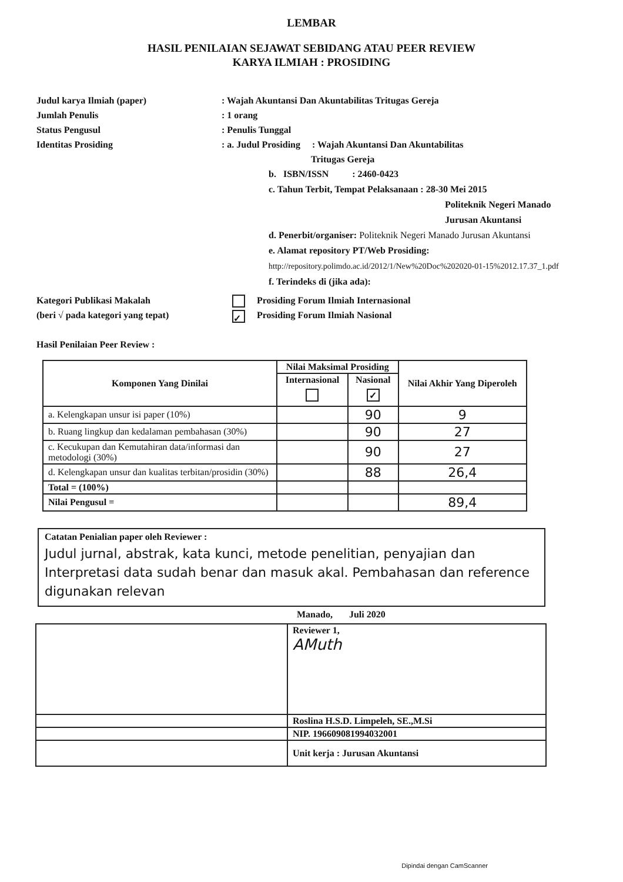LEMBAR
HASIL PENILAIAN SEJAWAT SEBIDANG ATAU PEER REVIEW
KARYA ILMIAH : PROSIDING
Judul karya Ilmiah (paper) : Wajah Akuntansi Dan Akuntabilitas Tritugas Gereja
Jumlah Penulis : 1 orang
Status Pengusul : Penulis Tunggal
Identitas Prosiding : a. Judul Prosiding : Wajah Akuntansi Dan Akuntabilitas
Tritugas Gereja
b. ISBN/ISSN : 2460-0423
c. Tahun Terbit, Tempat Pelaksanaan : 28-30 Mei 2015
Politeknik Negeri Manado
Jurusan Akuntansi
d. Penerbit/organiser: Politeknik Negeri Manado Jurusan Akuntansi
e. Alamat repository PT/Web Prosiding: http://repository.polimdo.ac.id/2012/1/New%20Doc%202020-01-15%2012.17.37_1.pdf
f. Terindeks di (jika ada):
Kategori Publikasi Makalah
(beri √ pada kategori yang tepat)
Prosiding Forum Ilmiah Internasional
✓ Prosiding Forum Ilmiah Nasional
Hasil Penilaian Peer Review :
| Komponen Yang Dinilai | Nilai Maksimal Prosiding | | Nilai Akhir Yang Diperoleh |
| --- | --- | --- | --- |
| | Internasional | Nasional ✓ | |
| a. Kelengkapan unsur isi paper (10%) | | 90 | 9 |
| b. Ruang lingkup dan kedalaman pembahasan (30%) | | 90 | 27 |
| c. Kecukupan dan Kemutahiran data/informasi dan metodologi (30%) | | 90 | 27 |
| d. Kelengkapan unsur dan kualitas terbitan/prosidin (30%) | | 88 | 26,4 |
| Total = (100%) | | | |
| Nilai Pengusul = | | | 89,4 |
Catatan Penialian paper oleh Reviewer :
Judul jurnal, abstrak, kata kunci, metode penelitian, penyajian dan Interpretasi data sudah benar dan masuk akal. Pembahasan dan reference digunakan relevan
Manado, Juli 2020
| | Reviewer 1, AMuth |
| | Roslina H.S.D. Limpeleh, SE.,M.Si |
| | NIP. 196609081994032001 |
| | Unit kerja : Jurusan Akuntansi |
Dipindai dengan CamScanner